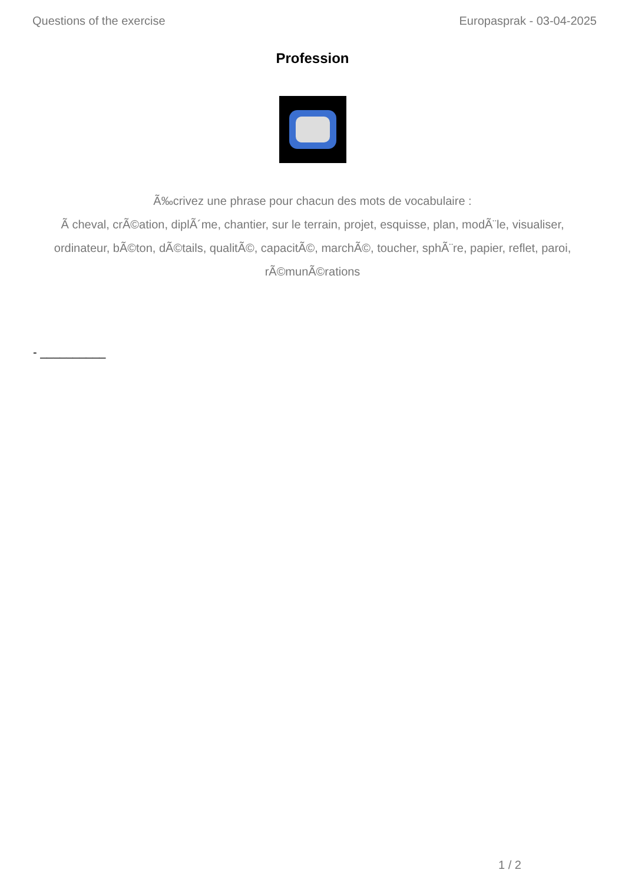Questions of the exercise Europasprak - 03-04-2025
Profession
Ã‰crivez une phrase pour chacun des mots de vocabulaire :
Ã cheval, crÃ©ation, diplÃ´me, chantier, sur le terrain, projet, esquisse, plan, modÃ¨le, visualiser, ordinateur, bÃ©ton, dÃ©tails, qualitÃ©, capacitÃ©, marchÃ©, toucher, sphÃ¨re, papier, reflet, paroi, rÃ©munÃ©rations
- __________
1 / 2